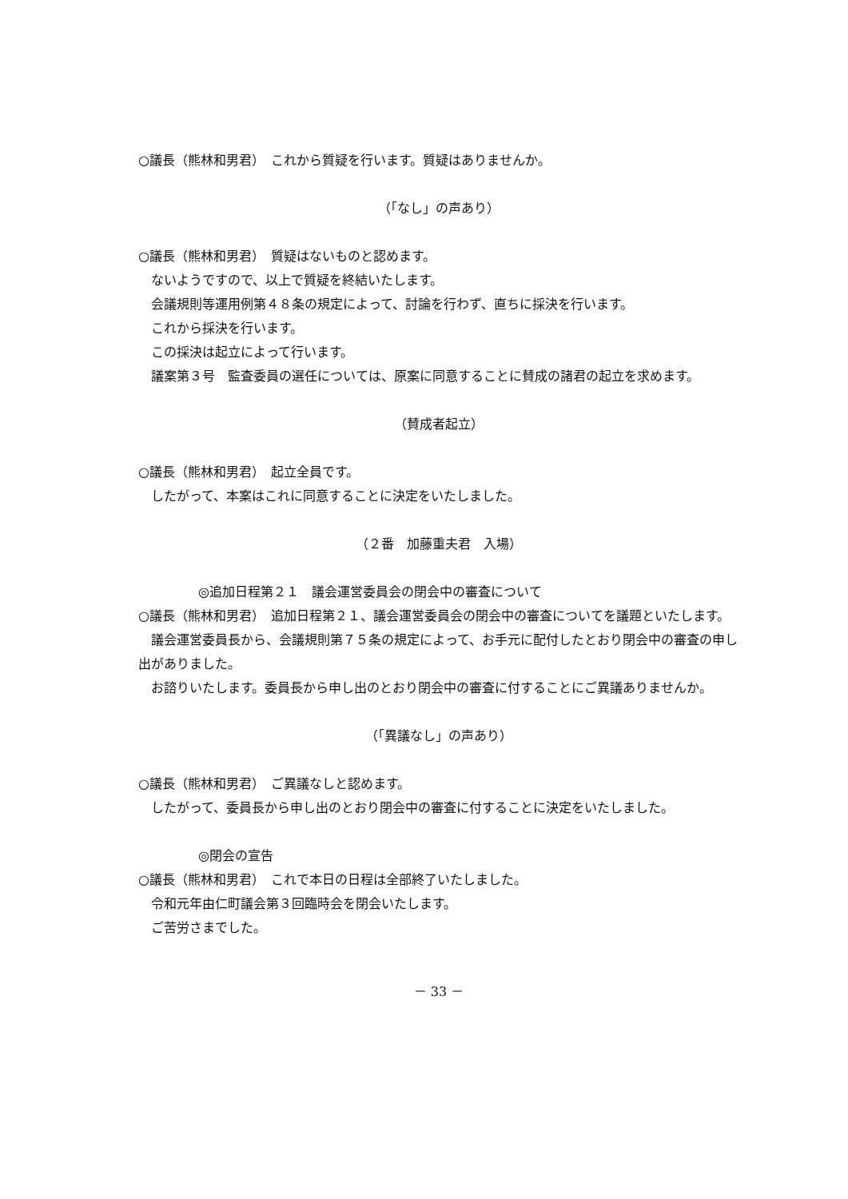○議長（熊林和男君）　これから質疑を行います。質疑はありませんか。
（「なし」の声あり）
○議長（熊林和男君）　質疑はないものと認めます。
ないようですので、以上で質疑を終結いたします。
会議規則等運用例第４８条の規定によって、討論を行わず、直ちに採決を行います。
これから採決を行います。
この採決は起立によって行います。
議案第３号　監査委員の選任については、原案に同意することに賛成の諸君の起立を求めます。
（賛成者起立）
○議長（熊林和男君）　起立全員です。
したがって、本案はこれに同意することに決定をいたしました。
（２番　加藤重夫君　入場）
◎追加日程第２１　議会運営委員会の閉会中の審査について
○議長（熊林和男君）　追加日程第２１、議会運営委員会の閉会中の審査についてを議題といたします。
議会運営委員長から、会議規則第７５条の規定によって、お手元に配付したとおり閉会中の審査の申し出がありました。
お諮りいたします。委員長から申し出のとおり閉会中の審査に付することにご異議ありませんか。
（「異議なし」の声あり）
○議長（熊林和男君）　ご異議なしと認めます。
したがって、委員長から申し出のとおり閉会中の審査に付することに決定をいたしました。
◎閉会の宣告
○議長（熊林和男君）　これで本日の日程は全部終了いたしました。
令和元年由仁町議会第３回臨時会を閉会いたします。
ご苦労さまでした。
－ 33 －